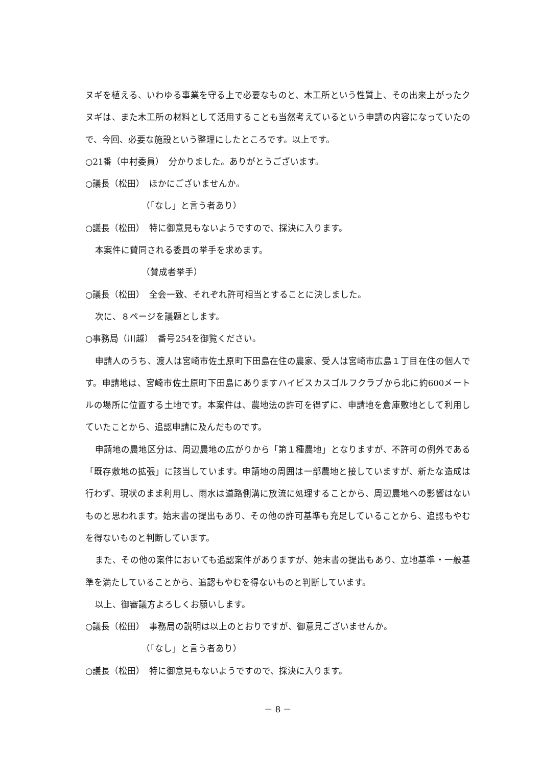ヌギを植える、いわゆる事業を守る上で必要なものと、木工所という性質上、その出来上がったクヌギは、また木工所の材料として活用することも当然考えているという申請の内容になっていたので、今回、必要な施設という整理にしたところです。以上です。
○21番（中村委員）　分かりました。ありがとうございます。
○議長（松田）　ほかにございませんか。
（「なし」と言う者あり）
○議長（松田）　特に御意見もないようですので、採決に入ります。
本案件に賛同される委員の挙手を求めます。
（賛成者挙手）
○議長（松田）　全会一致、それぞれ許可相当とすることに決しました。
次に、８ページを議題とします。
○事務局（川越）　番号254を御覧ください。
申請人のうち、渡人は宮崎市佐土原町下田島在住の農家、受人は宮崎市広島１丁目在住の個人です。申請地は、宮崎市佐土原町下田島にありますハイビスカスゴルフクラブから北に約600メートルの場所に位置する土地です。本案件は、農地法の許可を得ずに、申請地を倉庫敷地として利用していたことから、追認申請に及んだものです。
申請地の農地区分は、周辺農地の広がりから「第１種農地」となりますが、不許可の例外である「既存敷地の拡張」に該当しています。申請地の周囲は一部農地と接していますが、新たな造成は行わず、現状のまま利用し、雨水は道路側溝に放流に処理することから、周辺農地への影響はないものと思われます。始末書の提出もあり、その他の許可基準も充足していることから、追認もやむを得ないものと判断しています。
また、その他の案件においても追認案件がありますが、始末書の提出もあり、立地基準・一般基準を満たしていることから、追認もやむを得ないものと判断しています。
以上、御審議方よろしくお願いします。
○議長（松田）　事務局の説明は以上のとおりですが、御意見ございませんか。
（「なし」と言う者あり）
○議長（松田）　特に御意見もないようですので、採決に入ります。
－ 8 －